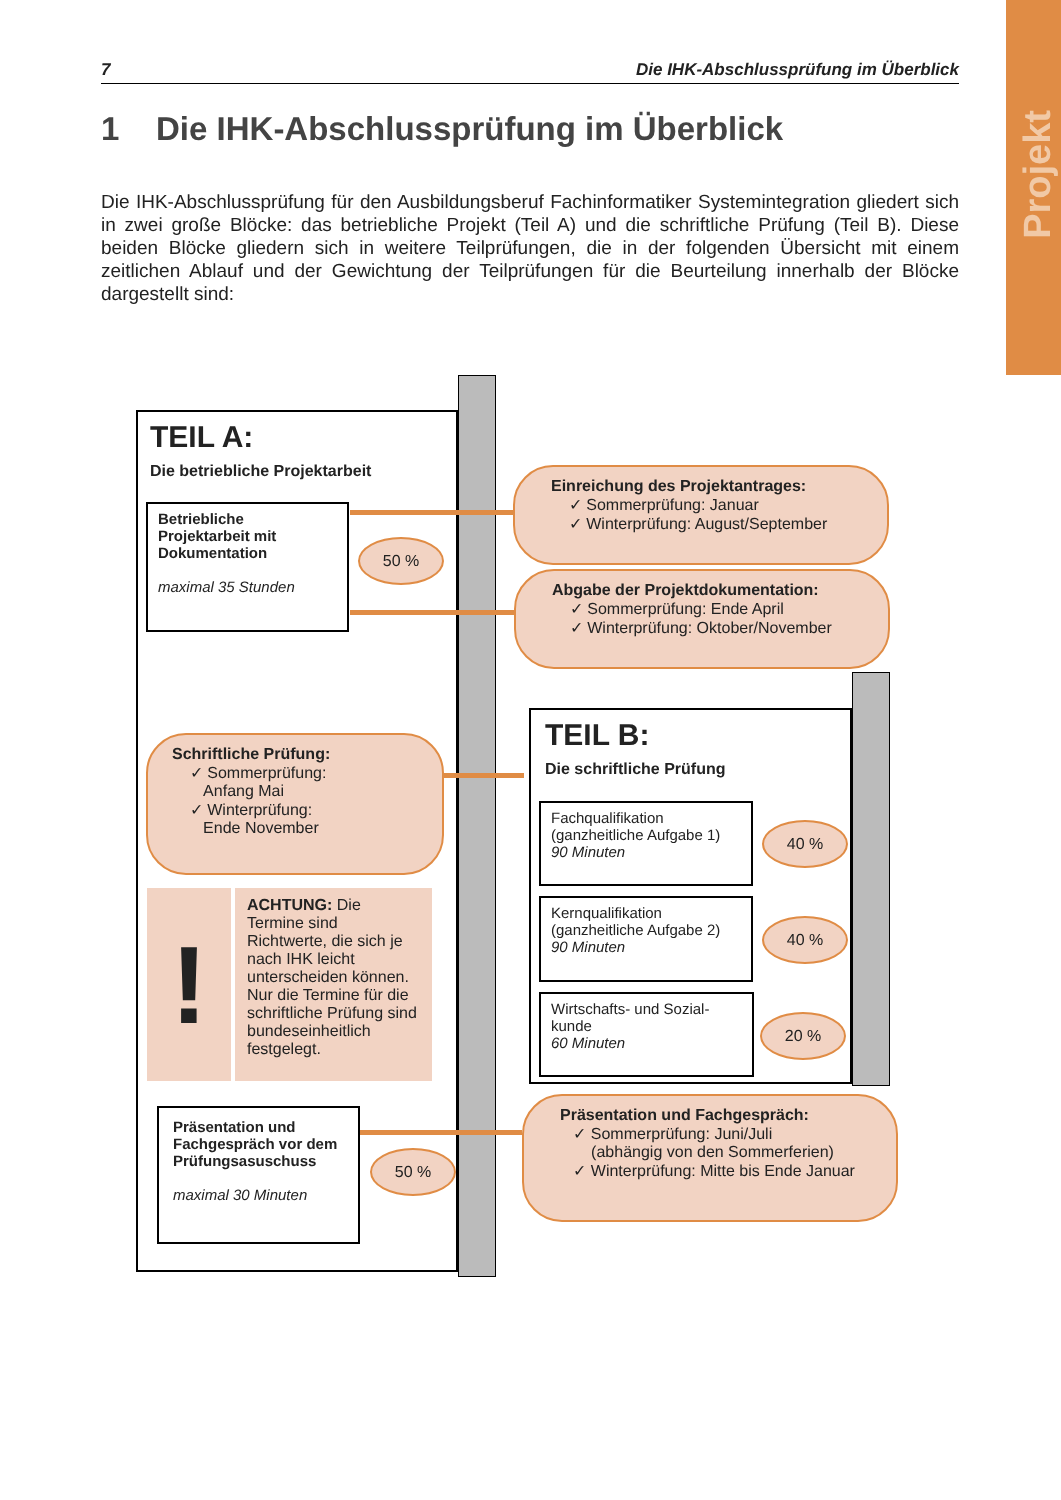Projekt
7 Die IHK-Abschlussprüfung im Überblick
1 Die IHK-Abschlussprüfung im Überblick
Die IHK-Abschlussprüfung für den Ausbildungsberuf Fachinformatiker Systemintegration gliedert sich in zwei große Blöcke: das betriebliche Projekt (Teil A) und die schriftliche Prüfung (Teil B). Diese beiden Blöcke gliedern sich in weitere Teilprüfungen, die in der folgenden Übersicht mit einem zeitlichen Ablauf und der Gewichtung der Teilprüfungen für die Beurteilung innerhalb der Blöcke dargestellt sind:
TEIL A:
Die betriebliche Projektarbeit
Betriebliche
Projektarbeit mit
Dokumentation
maximal 35 Stunden
50 %
Einreichung des Projektantrages:
✓ Sommerprüfung: Januar
✓ Winterprüfung: August/September
Abgabe der Projektdokumentation:
✓ Sommerprüfung: Ende April
✓ Winterprüfung: Oktober/November
Schriftliche Prüfung:
✓ Sommerprüfung:
Anfang Mai
✓ Winterprüfung:
Ende November
!
ACHTUNG: Die Termine sind Richtwerte, die sich je nach IHK leicht unterscheiden können. Nur die Termine für die schriftliche Prüfung sind bundeseinheitlich festgelegt.
Präsentation und
Fachgespräch vor dem
Prüfungsasuschuss
maximal 30 Minuten
50 %
TEIL B:
Die schriftliche Prüfung
Fachqualifikation
(ganzheitliche Aufgabe 1)
90 Minuten
40 %
Kernqualifikation
(ganzheitliche Aufgabe 2)
90 Minuten
40 %
Wirtschafts- und Sozial-
kunde
60 Minuten
20 %
Präsentation und Fachgespräch:
✓ Sommerprüfung: Juni/Juli
(abhängig von den Sommerferien)
✓ Winterprüfung: Mitte bis Ende Januar